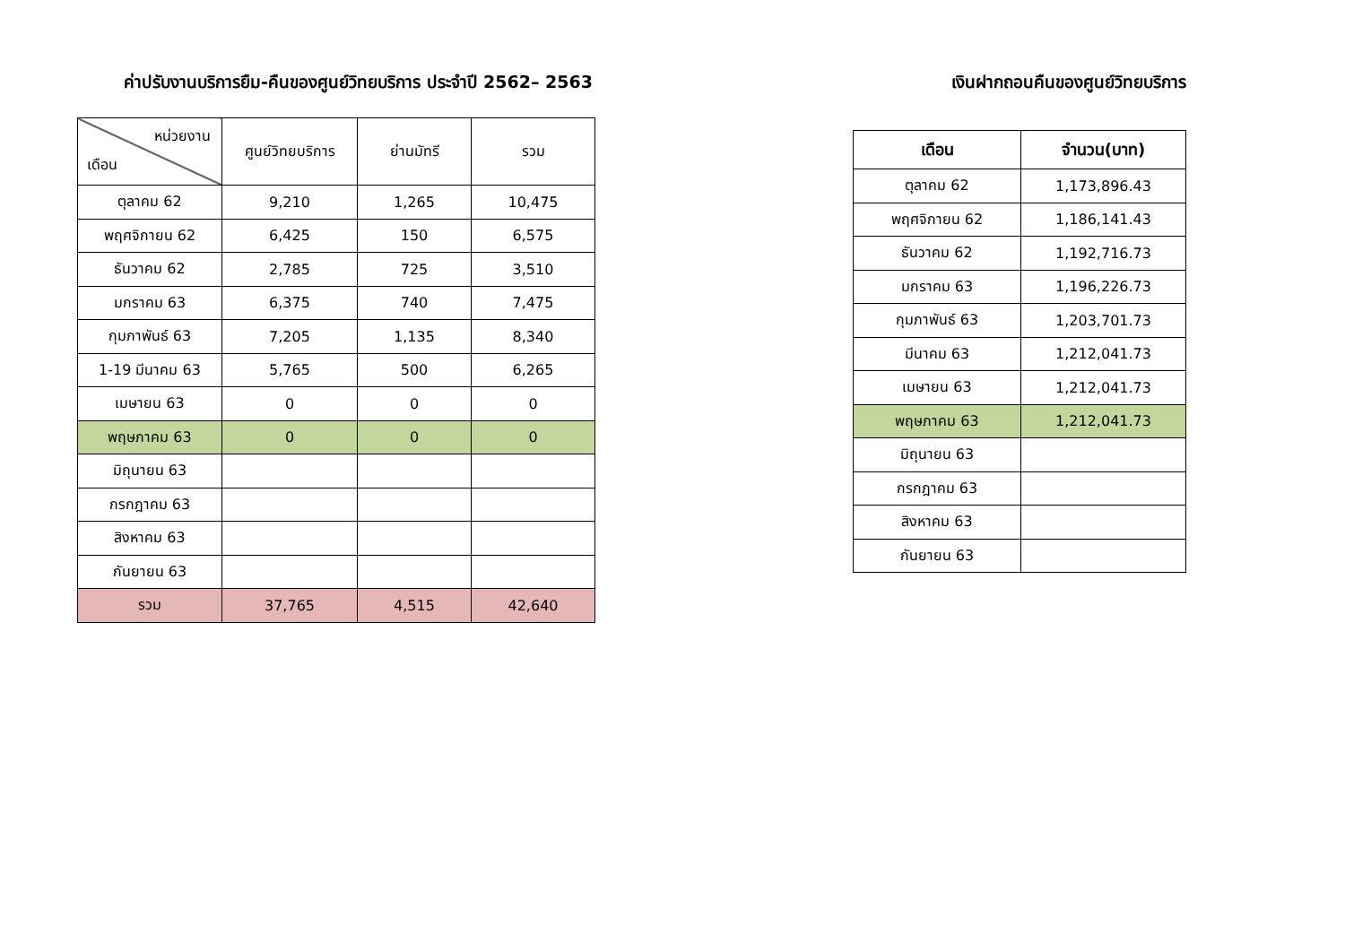ค่าปรับงานบริการยืม-คืนของศูนย์วิทยบริการ ประจำปี 2562– 2563
| หน่วยงาน เดือน | ศูนย์วิทยบริการ | ย่านมัทรี | รวม |
| --- | --- | --- | --- |
| ตุลาคม 62 | 9,210 | 1,265 | 10,475 |
| พฤศจิกายน 62 | 6,425 | 150 | 6,575 |
| ธันวาคม 62 | 2,785 | 725 | 3,510 |
| มกราคม 63 | 6,375 | 740 | 7,475 |
| กุมภาพันธ์ 63 | 7,205 | 1,135 | 8,340 |
| 1-19 มีนาคม 63 | 5,765 | 500 | 6,265 |
| เมษายน 63 | 0 | 0 | 0 |
| พฤษภาคม 63 | 0 | 0 | 0 |
| มิถุนายน 63 | | | |
| กรกฎาคม 63 | | | |
| สิงหาคม 63 | | | |
| กันยายน 63 | | | |
| รวม | 37,765 | 4,515 | 42,640 |
เงินฝากถอนคืนของศูนย์วิทยบริการ
| เดือน | จำนวน(บาท) |
| --- | --- |
| ตุลาคม 62 | 1,173,896.43 |
| พฤศจิกายน 62 | 1,186,141.43 |
| ธันวาคม 62 | 1,192,716.73 |
| มกราคม 63 | 1,196,226.73 |
| กุมภาพันธ์ 63 | 1,203,701.73 |
| มีนาคม 63 | 1,212,041.73 |
| เมษายน 63 | 1,212,041.73 |
| พฤษภาคม 63 | 1,212,041.73 |
| มิถุนายน 63 | |
| กรกฎาคม 63 | |
| สิงหาคม 63 | |
| กันยายน 63 | |